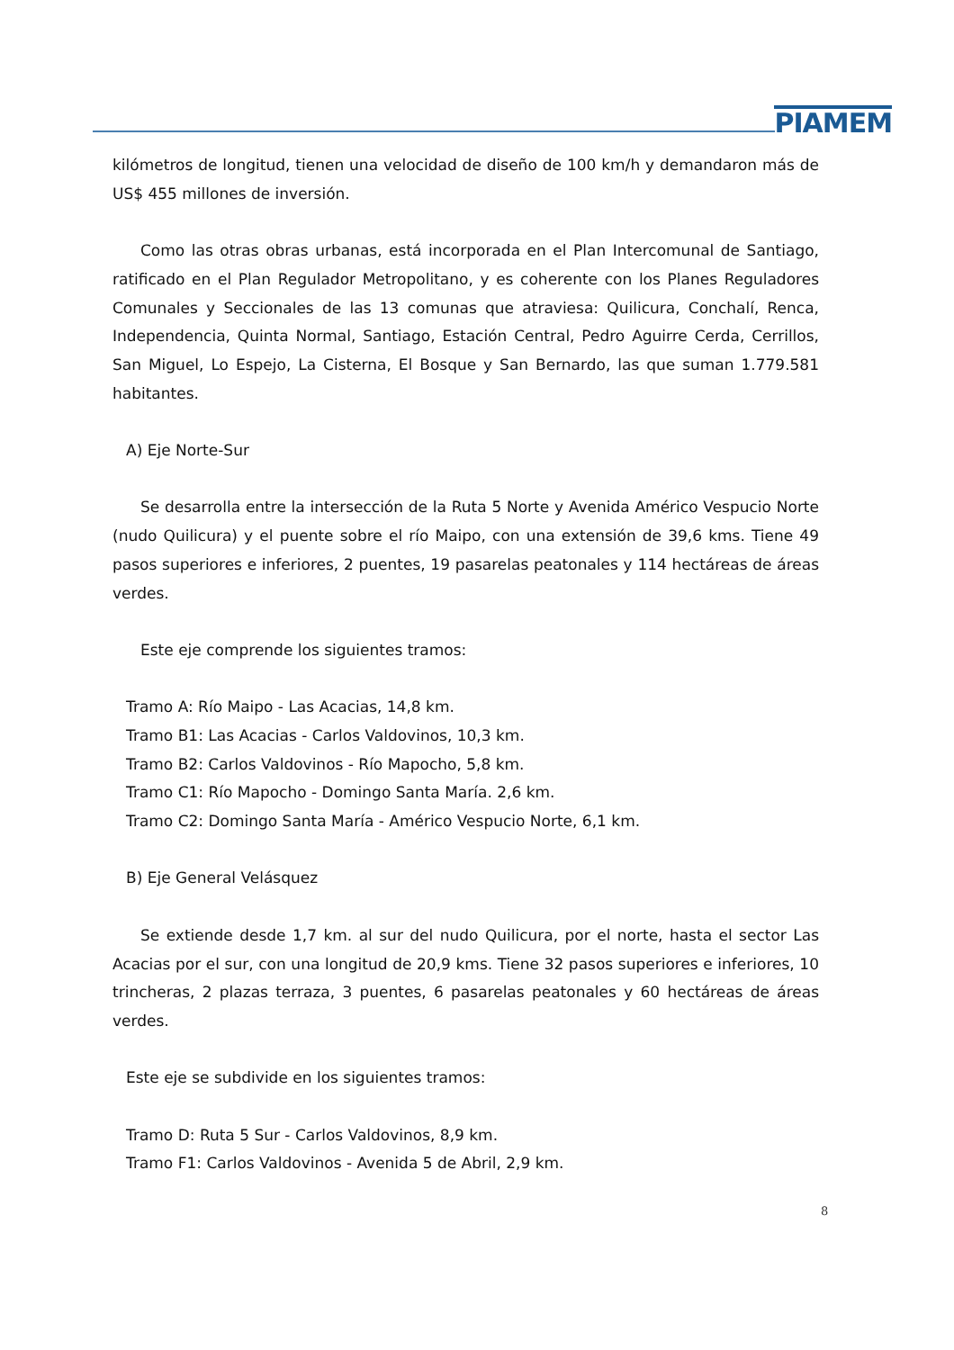PIAMEM
kilómetros de longitud, tienen una velocidad de diseño de 100 km/h y demandaron más de US$ 455 millones de inversión.
Como las otras obras urbanas, está incorporada en el Plan Intercomunal de Santiago, ratificado en el Plan Regulador Metropolitano, y es coherente con los Planes Reguladores Comunales y Seccionales de las 13 comunas que atraviesa: Quilicura, Conchalí, Renca, Independencia, Quinta Normal, Santiago, Estación Central, Pedro Aguirre Cerda, Cerrillos, San Miguel, Lo Espejo, La Cisterna, El Bosque y San Bernardo, las que suman 1.779.581 habitantes.
A) Eje Norte-Sur
Se desarrolla entre la intersección de la Ruta 5 Norte y Avenida Américo Vespucio Norte (nudo Quilicura) y el puente sobre el río Maipo, con una extensión de 39,6 kms. Tiene 49 pasos superiores e inferiores, 2 puentes, 19 pasarelas peatonales y 114 hectáreas de áreas verdes.
Este eje comprende los siguientes tramos:
Tramo A: Río Maipo - Las Acacias, 14,8 km.
Tramo B1: Las Acacias - Carlos Valdovinos, 10,3 km.
Tramo B2: Carlos Valdovinos - Río Mapocho, 5,8 km.
Tramo C1: Río Mapocho - Domingo Santa María. 2,6 km.
Tramo C2: Domingo Santa María - Américo Vespucio Norte, 6,1 km.
B) Eje General Velásquez
Se extiende desde 1,7 km. al sur del nudo Quilicura, por el norte, hasta el sector Las Acacias por el sur, con una longitud de 20,9 kms. Tiene 32 pasos superiores e inferiores, 10 trincheras, 2 plazas terraza, 3 puentes, 6 pasarelas peatonales y 60 hectáreas de áreas verdes.
Este eje se subdivide en los siguientes tramos:
Tramo D: Ruta 5 Sur - Carlos Valdovinos, 8,9 km.
Tramo F1: Carlos Valdovinos - Avenida 5 de Abril, 2,9 km.
8